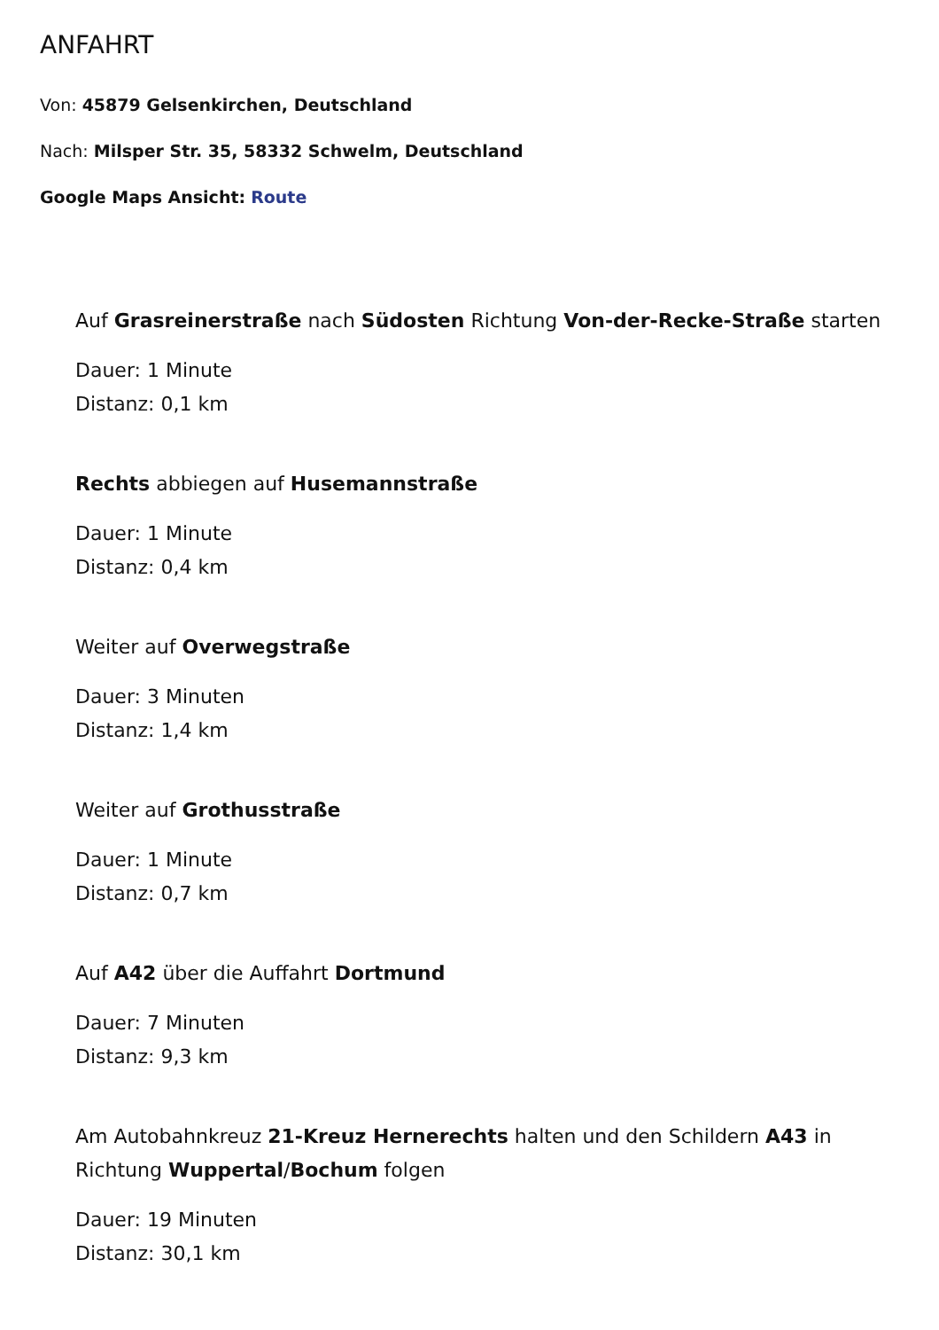ANFAHRT
Von: 45879 Gelsenkirchen, Deutschland
Nach: Milsper Str. 35, 58332 Schwelm, Deutschland
Google Maps Ansicht: Route
Auf Grasreinerstraße nach Südosten Richtung Von-der-Recke-Straße starten
Dauer: 1 Minute
Distanz: 0,1 km
Rechts abbiegen auf Husemannstraße
Dauer: 1 Minute
Distanz: 0,4 km
Weiter auf Overwegstraße
Dauer: 3 Minuten
Distanz: 1,4 km
Weiter auf Grothusstraße
Dauer: 1 Minute
Distanz: 0,7 km
Auf A42 über die Auffahrt Dortmund
Dauer: 7 Minuten
Distanz: 9,3 km
Am Autobahnkreuz 21-Kreuz Hernerechts halten und den Schildern A43 in Richtung Wuppertal/Bochum folgen
Dauer: 19 Minuten
Distanz: 30,1 km